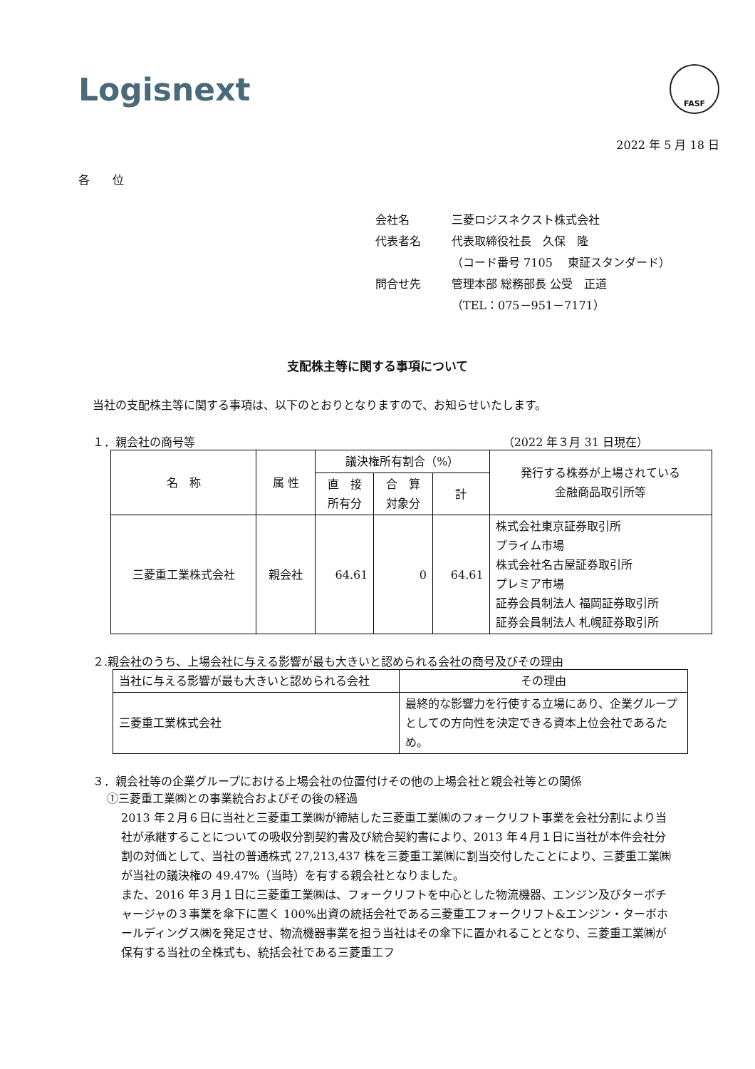Logisnext
FASF
2022 年 5 月 18 日
各　　位
| 会社名 | 三菱ロジスネクスト株式会社 |
| 代表者名 | 代表取締役社長 久保 隆 |
| | （コード番号 7105 東証スタンダード） |
| 問合せ先 | 管理本部 総務部長 公受 正道 |
| | （TEL：075－951－7171） |
支配株主等に関する事項について
当社の支配株主等に関する事項は、以下のとおりとなりますので、お知らせいたします。
１．親会社の商号等 （2022 年３月 31 日現在）
| 名 称 | 属 性 | 議決権所有割合（%） | | | 発行する株券が上場されている 金融商品取引所等 |
| --- | --- | --- | --- | --- | --- |
| | | 直 接 所有分 | 合 算 対象分 | 計 | |
| 三菱重工業株式会社 | 親会社 | 64.61 | 0 | 64.61 | 株式会社東京証券取引所 プライム市場 株式会社名古屋証券取引所 プレミア市場 証券会員制法人 福岡証券取引所 証券会員制法人 札幌証券取引所 |
２.親会社のうち、上場会社に与える影響が最も大きいと認められる会社の商号及びその理由
| 当社に与える影響が最も大きいと認められる会社 | その理由 |
| 三菱重工業株式会社 | 最終的な影響力を行使する立場にあり、企業グループとしての方向性を決定できる資本上位会社であるため。 |
３．親会社等の企業グループにおける上場会社の位置付けその他の上場会社と親会社等との関係
①三菱重工業㈱との事業統合およびその後の経過
2013 年２月６日に当社と三菱重工業㈱が締結した三菱重工業㈱のフォークリフト事業を会社分割により当社が承継することについての吸収分割契約書及び統合契約書により、2013 年４月１日に当社が本件会社分割の対価として、当社の普通株式 27,213,437 株を三菱重工業㈱に割当交付したことにより、三菱重工業㈱が当社の議決権の 49.47%（当時）を有する親会社となりました。
また、2016 年３月１日に三菱重工業㈱は、フォークリフトを中心とした物流機器、エンジン及びターボチャージャの３事業を傘下に置く 100%出資の統括会社である三菱重工フォークリフト&エンジン・ターボホールディングス㈱を発足させ、物流機器事業を担う当社はその傘下に置かれることとなり、三菱重工業㈱が保有する当社の全株式も、統括会社である三菱重工フ